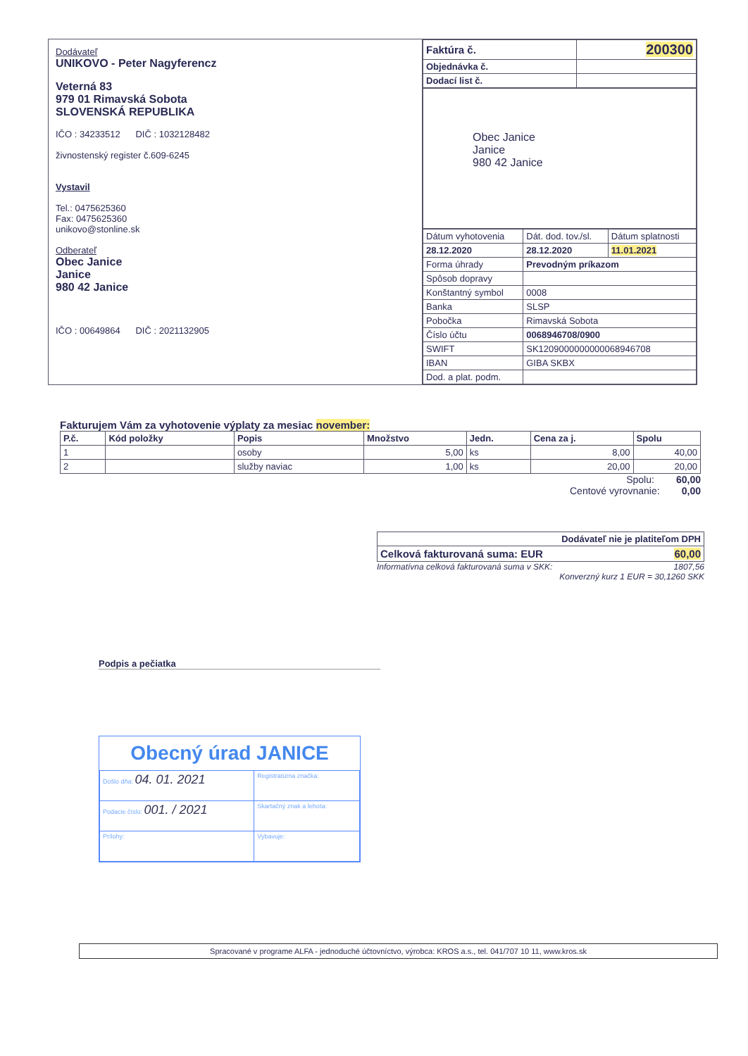Dodávateľ
UNIKOVO - Peter Nagyferencz
Veterná 83
979 01 Rimavská Sobota
SLOVENSKÁ REPUBLIKA
IČO : 34233512 DIČ : 1032128482
živnostenský register č.609-6245
Vystavil
Tel.: 0475625360
Fax: 0475625360
unikovo@stonline.sk
Odberateľ
Obec Janice
Janice
980 42 Janice
IČO : 00649864 DIČ : 2021132905
| Faktúra č. | 200300 |
| Objednávka č. | |
| Dodací list č. | |
Obec Janice
Janice
980 42 Janice
| Dátum vyhotovenia | Dát. dod. tov./sl. | Dátum splatnosti |
| 28.12.2020 | 28.12.2020 | 11.01.2021 |
| Forma úhrady | Prevodným príkazom | |
| Spôsob dopravy | | |
| Konštantný symbol | 0008 | |
| Banka | SLSP | |
| Pobočka | Rimavská Sobota | |
| Číslo účtu | 0068946708/0900 | |
| SWIFT | SK1209000000000068946708 | |
| IBAN | GIBA SKBX | |
| Dod. a plat. podm. | | |
Fakturujem Vám za vyhotovenie výplaty za mesiac november:
| P.č. | Kód položky | Popis | Množstvo | Jedn. | Cena za j. | Spolu |
| --- | --- | --- | --- | --- | --- | --- |
| 1 | | osoby | 5,00 | ks | 8,00 | 40,00 |
| 2 | | služby naviac | 1,00 | ks | 20,00 | 20,00 |
Spolu: 60,00
Centové vyrovnanie: 0,00
| Dodávateľ nie je platiteľom DPH |
| Celková fakturovaná suma: EUR 60,00 |
Informatívna celková fakturovaná suma v SKK: 1807,56
Konverzný kurz 1 EUR = 30,1260 SKK
Podpis a pečiatka
Obecný úrad JANICE
| Došlo dňa: 04. 01. 2021 | Registratúrna značka: |
| Podacie číslo: 001. / 2021 | Skartačný znak a lehota: |
| Prílohy: | Vybavuje: |
Spracované v programe ALFA - jednoduché účtovníctvo, výrobca: KROS a.s., tel. 041/707 10 11, www.kros.sk